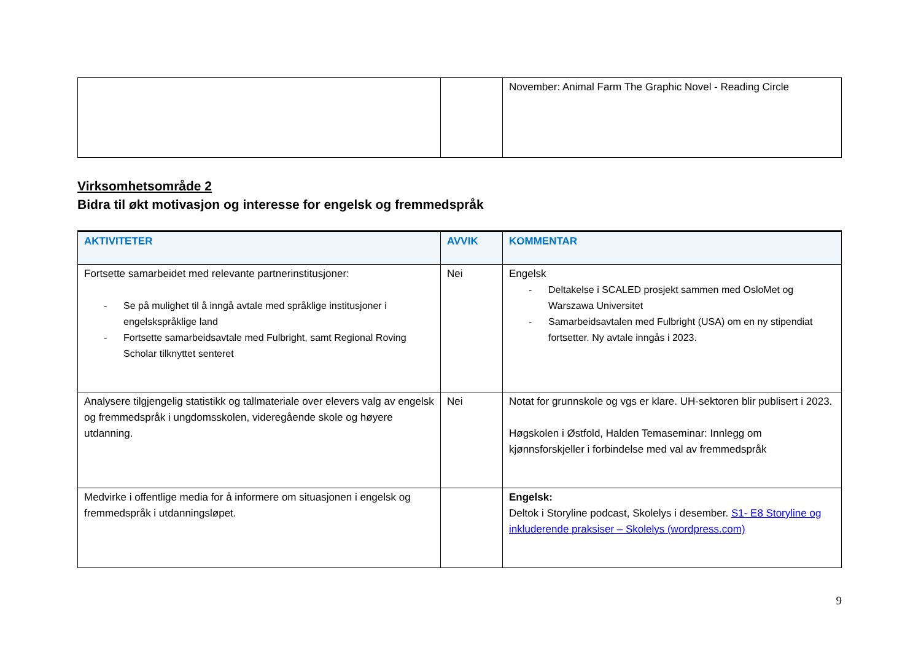| | | November: Animal Farm The Graphic Novel - Reading Circle |
Virksomhetsområde 2
Bidra til økt motivasjon og interesse for engelsk og fremmedspråk
| AKTIVITETER | AVVIK | KOMMENTAR |
| --- | --- | --- |
| Fortsette samarbeidet med relevante partnerinstitusjoner: - Se på mulighet til å inngå avtale med språklige institusjoner i engelskspråklige land - Fortsette samarbeidsavtale med Fulbright, samt Regional Roving Scholar tilknyttet senteret | Nei | Engelsk - Deltakelse i SCALED prosjekt sammen med OsloMet og Warszawa Universitet - Samarbeidsavtalen med Fulbright (USA) om en ny stipendiat fortsetter. Ny avtale inngås i 2023. |
| Analysere tilgjengelig statistikk og tallmateriale over elevers valg av engelsk og fremmedspråk i ungdomsskolen, videregående skole og høyere utdanning. | Nei | Notat for grunnskole og vgs er klare. UH-sektoren blir publisert i 2023. Høgskolen i Østfold, Halden Temaseminar: Innlegg om kjønnsforskjeller i forbindelse med val av fremmedspråk |
| Medvirke i offentlige media for å informere om situasjonen i engelsk og fremmedspråk i utdanningsløpet. | | Engelsk: Deltok i Storyline podcast, Skolelys i desember. S1- E8 Storyline og inkluderende praksiser – Skolelys (wordpress.com) |
9